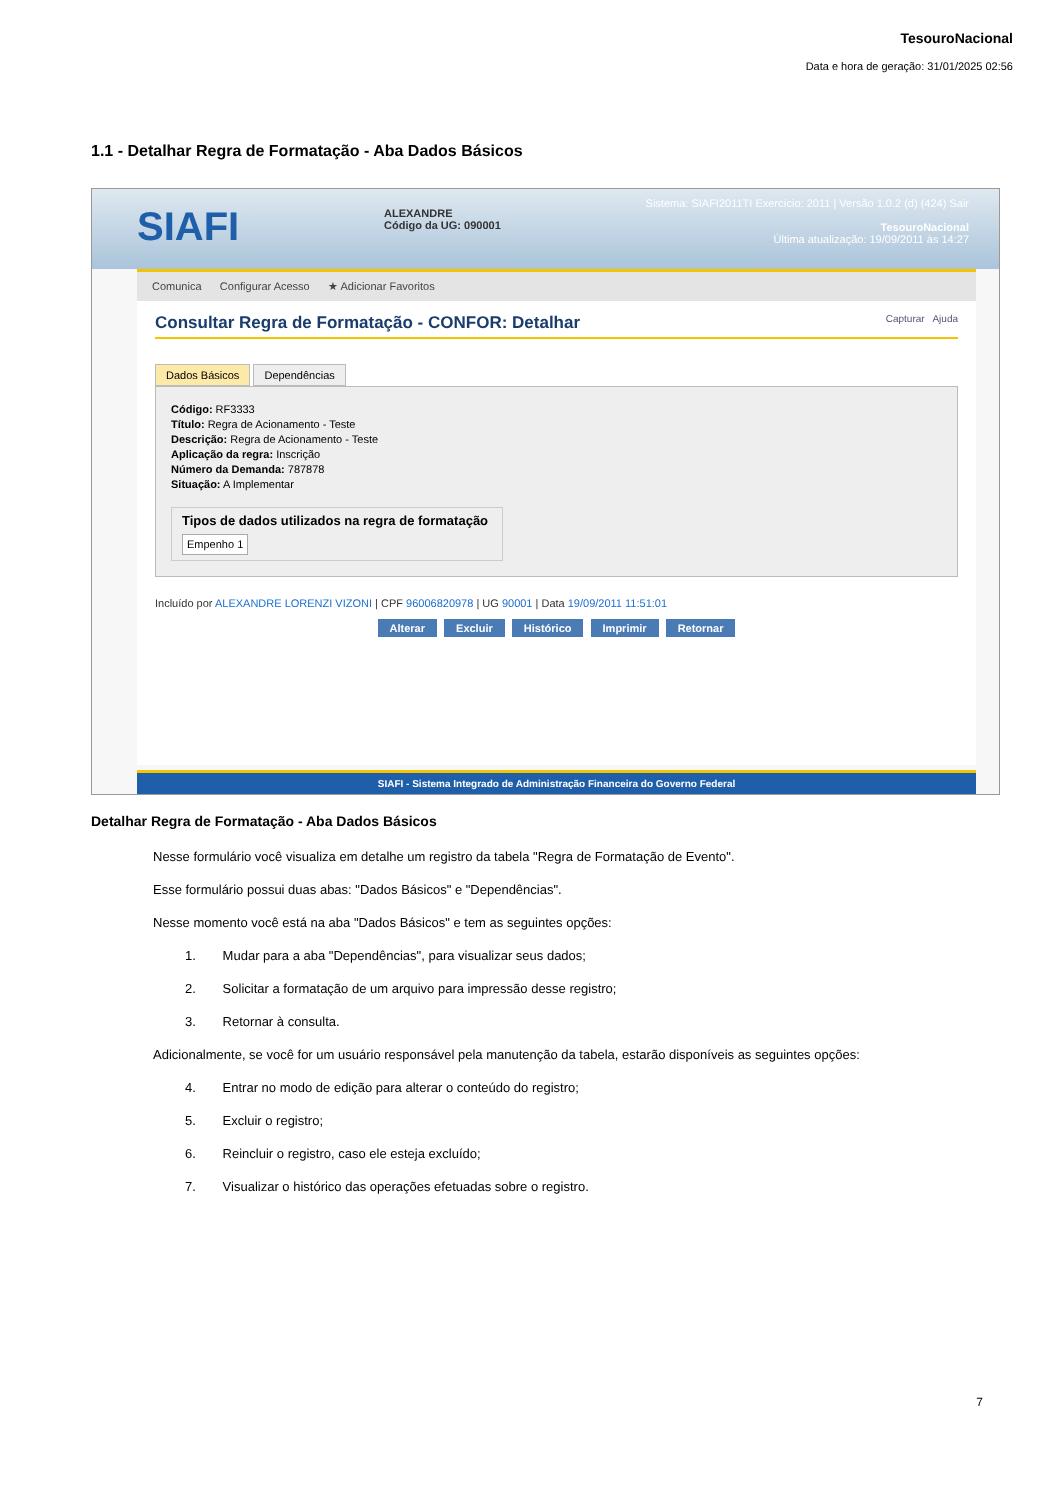TesouroNacional
Data e hora de geração: 31/01/2025 02:56
1.1 - Detalhar Regra de Formatação - Aba Dados Básicos
SIAFI
ALEXANDRE
Código da UG: 090001
Sistema: SIAFI2011TI Exercício: 2011 | Versão 1.0.2 (d) (424) Sair
TesouroNacional
Última atualização: 19/09/2011 às 14:27
Comunica Configurar Acesso ★ Adicionar Favoritos
Consultar Regra de Formatação - CONFOR: Detalhar Capturar Ajuda
Dados Básicos Dependências
Código: RF3333
Título: Regra de Acionamento - Teste
Descrição: Regra de Acionamento - Teste
Aplicação da regra: Inscrição
Número da Demanda: 787878
Situação: A Implementar
Tipos de dados utilizados na regra de formatação
Empenho 1
Incluído por ALEXANDRE LORENZI VIZONI | CPF 96006820978 | UG 90001 | Data 19/09/2011 11:51:01
Alterar Excluir Histórico Imprimir Retornar
SIAFI - Sistema Integrado de Administração Financeira do Governo Federal
Detalhar Regra de Formatação - Aba Dados Básicos
Nesse formulário você visualiza em detalhe um registro da tabela "Regra de Formatação de Evento".
Esse formulário possui duas abas: "Dados Básicos" e "Dependências".
Nesse momento você está na aba "Dados Básicos" e tem as seguintes opções:
1. Mudar para a aba "Dependências", para visualizar seus dados;
2. Solicitar a formatação de um arquivo para impressão desse registro;
3. Retornar à consulta.
Adicionalmente, se você for um usuário responsável pela manutenção da tabela, estarão disponíveis as seguintes opções:
4. Entrar no modo de edição para alterar o conteúdo do registro;
5. Excluir o registro;
6. Reincluir o registro, caso ele esteja excluído;
7. Visualizar o histórico das operações efetuadas sobre o registro.
7